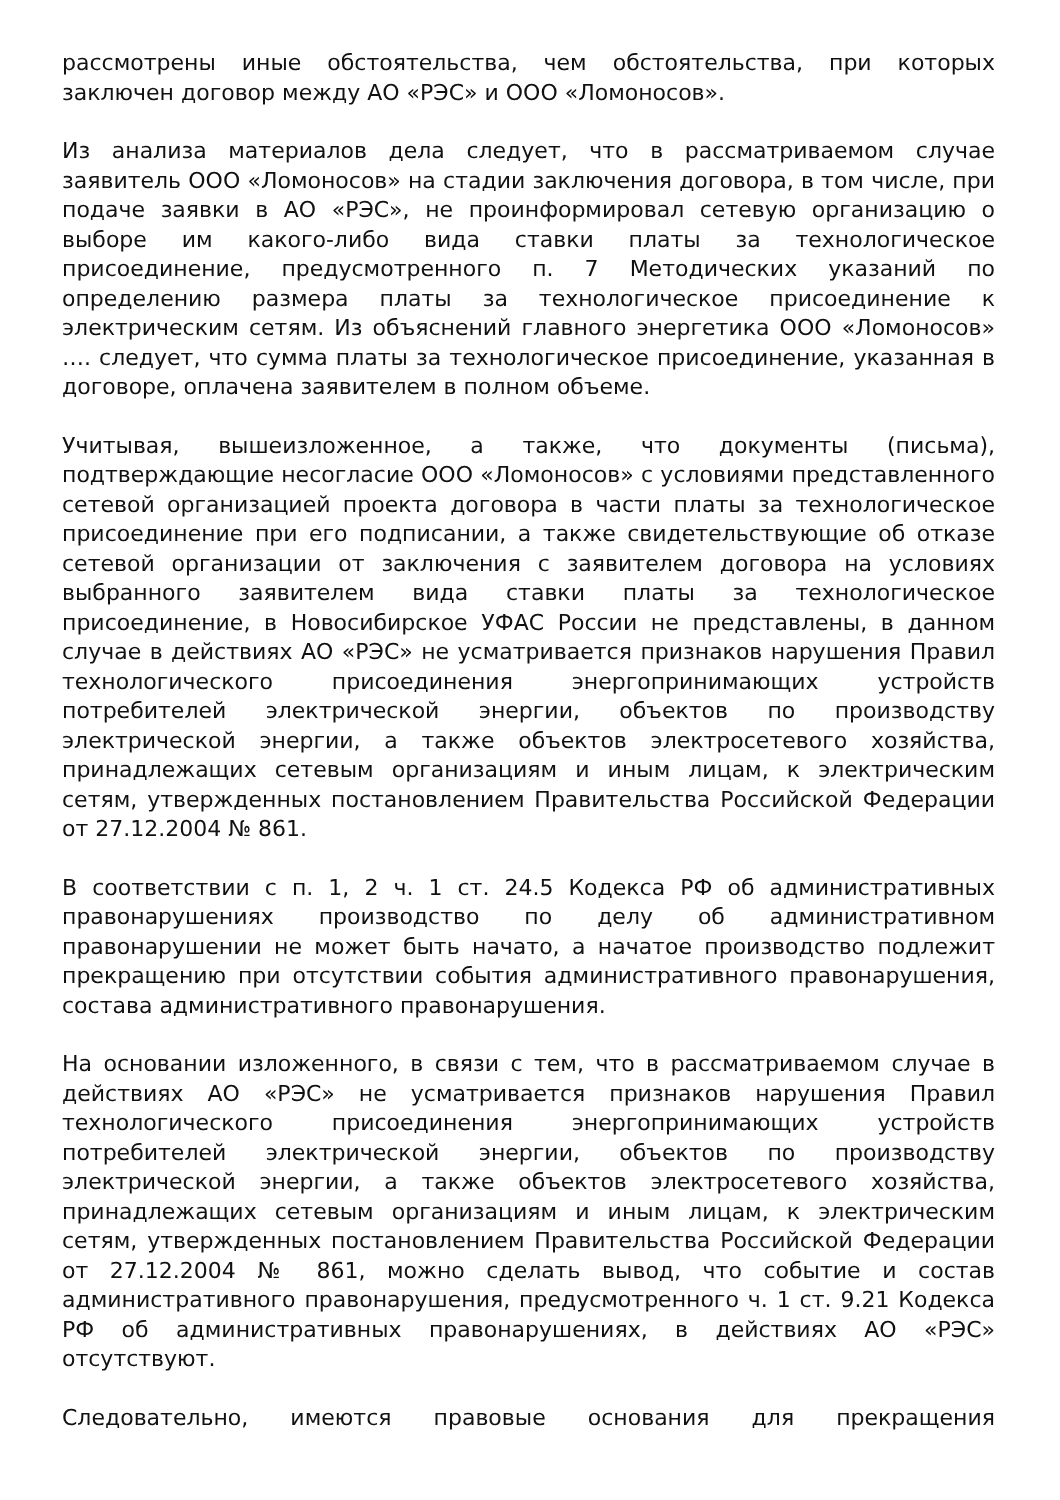рассмотрены иные обстоятельства, чем обстоятельства, при которых заключен договор между АО «РЭС» и ООО «Ломоносов».
Из анализа материалов дела следует, что в рассматриваемом случае заявитель ООО «Ломоносов» на стадии заключения договора, в том числе, при подаче заявки в АО «РЭС», не проинформировал сетевую организацию о выборе им какого-либо вида ставки платы за технологическое присоединение, предусмотренного п. 7 Методических указаний по определению размера платы за технологическое присоединение к электрическим сетям. Из объяснений главного энергетика ООО «Ломоносов» …. следует, что сумма платы за технологическое присоединение, указанная в договоре, оплачена заявителем в полном объеме.
Учитывая, вышеизложенное, а также, что документы (письма), подтверждающие несогласие ООО «Ломоносов» с условиями представленного сетевой организацией проекта договора в части платы за технологическое присоединение при его подписании, а также свидетельствующие об отказе сетевой организации от заключения с заявителем договора на условиях выбранного заявителем вида ставки платы за технологическое присоединение, в Новосибирское УФАС России не представлены, в данном случае в действиях АО «РЭС» не усматривается признаков нарушения Правил технологического присоединения энергопринимающих устройств потребителей электрической энергии, объектов по производству электрической энергии, а также объектов электросетевого хозяйства, принадлежащих сетевым организациям и иным лицам, к электрическим сетям, утвержденных постановлением Правительства Российской Федерации от 27.12.2004 № 861.
В соответствии с п. 1, 2 ч. 1 ст. 24.5 Кодекса РФ об административных правонарушениях производство по делу об административном правонарушении не может быть начато, а начатое производство подлежит прекращению при отсутствии события административного правонарушения, состава административного правонарушения.
На основании изложенного, в связи с тем, что в рассматриваемом случае в действиях АО «РЭС» не усматривается признаков нарушения Правил технологического присоединения энергопринимающих устройств потребителей электрической энергии, объектов по производству электрической энергии, а также объектов электросетевого хозяйства, принадлежащих сетевым организациям и иным лицам, к электрическим сетям, утвержденных постановлением Правительства Российской Федерации от 27.12.2004 № 861, можно сделать вывод, что событие и состав административного правонарушения, предусмотренного ч. 1 ст. 9.21 Кодекса РФ об административных правонарушениях, в действиях АО «РЭС» отсутствуют.
Следовательно, имеются правовые основания для прекращения